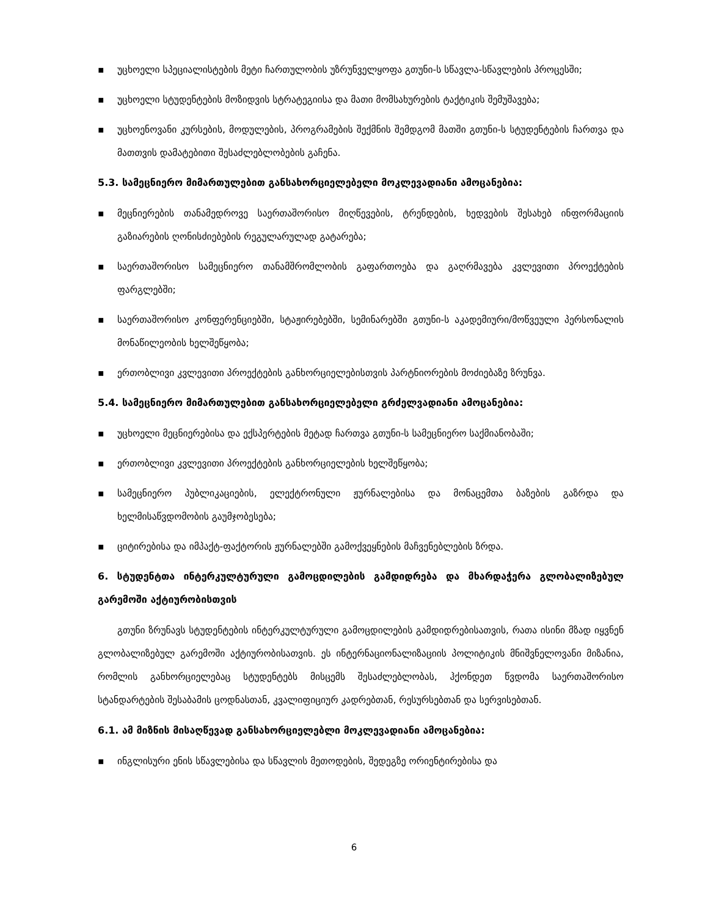▪ უცხოელი სპეციალისტების მეტი ჩართულობის უზრუნველყოფა გთუნი-ს სწავლა-სწავლების პროცესში;
▪ უცხოელი სტუდენტების მოზიდვის სტრატეგიისა და მათი მომსახურების ტაქტიკის შემუშავება;
▪ უცხოენოვანი კურსების, მოდულების, პროგრამების შექმნის შემდგომ მათში გთუნი-ს სტუდენტების ჩართვა და მათთვის დამატებითი შესაძლებლობების გაჩენა.
5.3. სამეცნიერო მიმართულებით განსახორციელებელი მოკლევადიანი ამოცანებია:
▪ მეცნიერების თანამედროვე საერთაშორისო მიღწევების, ტრენდების, ხედვების შესახებ ინფორმაციის გაზიარების ღონისძიებების რეგულარულად გატარება;
▪ საერთაშორისო სამეცნიერო თანამშრომლობის გაფართოება და გაღრმავება კვლევითი პროექტების ფარგლებში;
▪ საერთაშორისო კონფერენციებში, სტაჟირებებში, სემინარებში გთუნი-ს აკადემიური/მოწვეული პერსონალის მონაწილეობის ხელშეწყობა;
▪ ერთობლივი კვლევითი პროექტების განხორციელებისთვის პარტნიორების მოძიებაზე ზრუნვა.
5.4. სამეცნიერო მიმართულებით განსახორციელებელი გრძელვადიანი ამოცანებია:
▪ უცხოელი მეცნიერებისა და ექსპერტების მეტად ჩართვა გთუნი-ს სამეცნიერო საქმიანობაში;
▪ ერთობლივი კვლევითი პროექტების განხორციელების ხელშეწყობა;
▪ სამეცნიერო პუბლიკაციების, ელექტრონული ჟურნალებისა და მონაცემთა ბაზების გაზრდა და ხელმისაწვდომობის გაუმჯობესება;
▪ ციტირებისა და იმპაქტ-ფაქტორის ჟურნალებში გამოქვეყნების მაჩვენებლების ზრდა.
6. სტუდენტთა ინტერკულტურული გამოცდილების გამდიდრება და მხარდაჭერა გლობალიზებულ გარემოში აქტიურობისთვის
გთუნი ზრუნავს სტუდენტების ინტერკულტურული გამოცდილების გამდიდრებისათვის, რათა ისინი მზად იყვნენ გლობალიზებულ გარემოში აქტიურობისათვის. ეს ინტერნაციონალიზაციის პოლიტიკის მნიშვნელოვანი მიზანია, რომლის განხორციელებაც სტუდენტებს მისცემს შესაძლებლობას, ჰქონდეთ წვდომა საერთაშორისო სტანდარტების შესაბამის ცოდნასთან, კვალიფიციურ კადრებთან, რესურსებთან და სერვისებთან.
6.1. ამ მიზნის მისაღწევად განსახორციელებლი მოკლევადიანი ამოცანებია:
▪ ინგლისური ენის სწავლებისა და სწავლის მეთოდების, შედეგზე ორიენტირებისა და
6